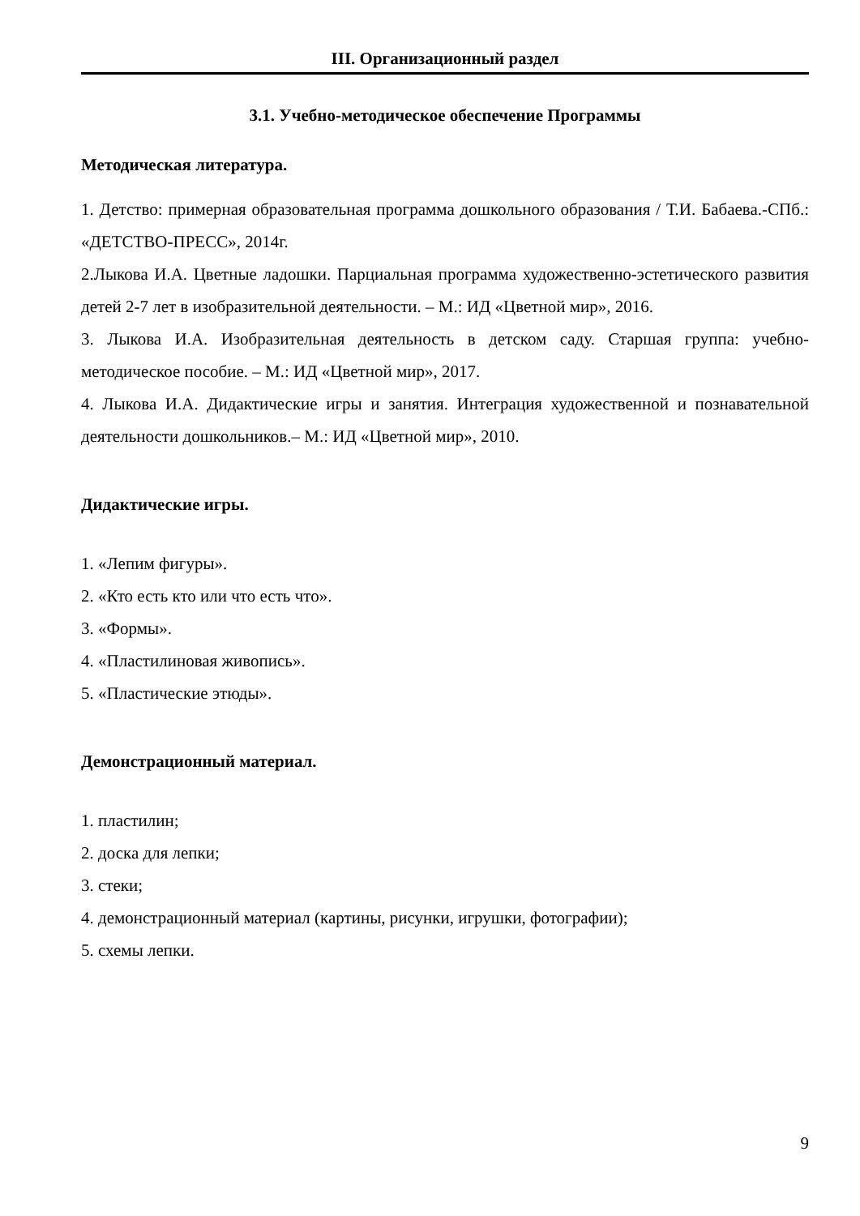III. Организационный раздел
3.1. Учебно-методическое обеспечение Программы
Методическая литература.
1. Детство: примерная образовательная программа дошкольного образования / Т.И. Бабаева.-СПб.: «ДЕТСТВО-ПРЕСС», 2014г.
2.Лыкова И.А. Цветные ладошки. Парциальная программа художественно-эстетического развития детей 2-7 лет в изобразительной деятельности. – М.: ИД «Цветной мир», 2016.
3. Лыкова И.А. Изобразительная деятельность в детском саду. Старшая группа: учебно-методическое пособие. – М.: ИД «Цветной мир», 2017.
4. Лыкова И.А. Дидактические игры и занятия. Интеграция художественной и познавательной деятельности дошкольников.– М.: ИД «Цветной мир», 2010.
Дидактические игры.
1. «Лепим фигуры».
2. «Кто есть кто или что есть что».
3. «Формы».
4. «Пластилиновая живопись».
5. «Пластические этюды».
Демонстрационный материал.
1. пластилин;
2. доска для лепки;
3. стеки;
4. демонстрационный материал (картины, рисунки, игрушки, фотографии);
5. схемы лепки.
9